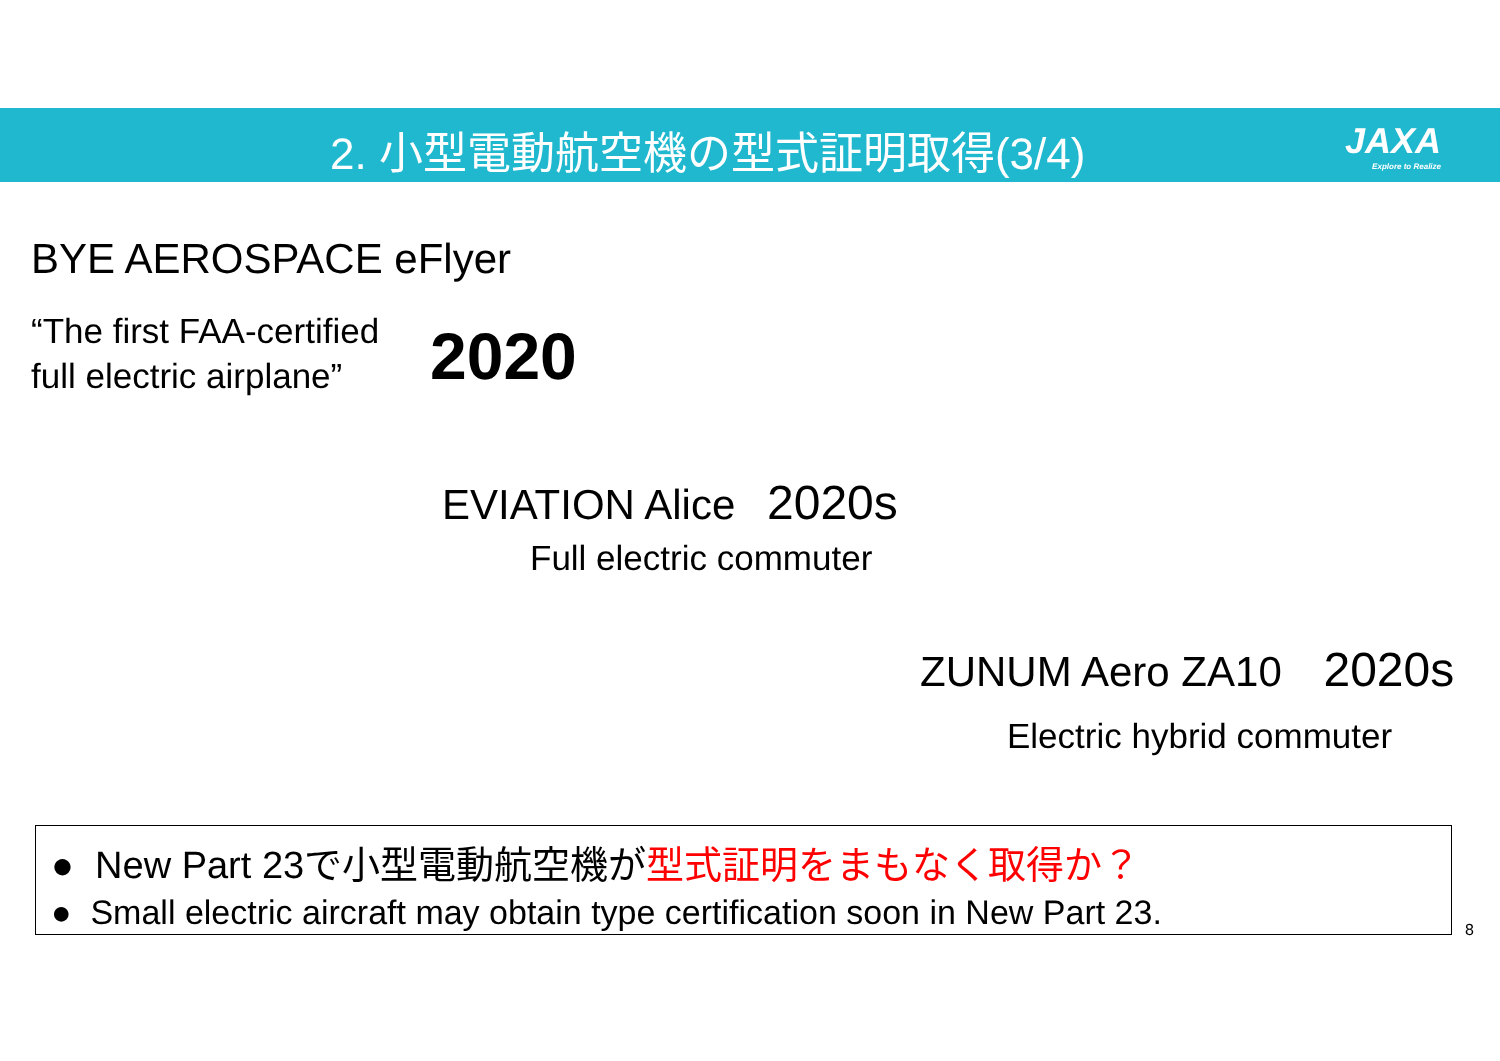2. 小型電動航空機の型式証明取得(3/4)
JAXA
Explore to Realize
BYE AEROSPACE eFlyer
“The first FAA-certified
full electric airplane”
2020
EVIATION Alice 2020s
Full electric commuter
ZUNUM Aero ZA10 2020s
Electric hybrid commuter
● New Part 23で小型電動航空機が型式証明をまもなく取得か？
● Small electric aircraft may obtain type certification soon in New Part 23.
8